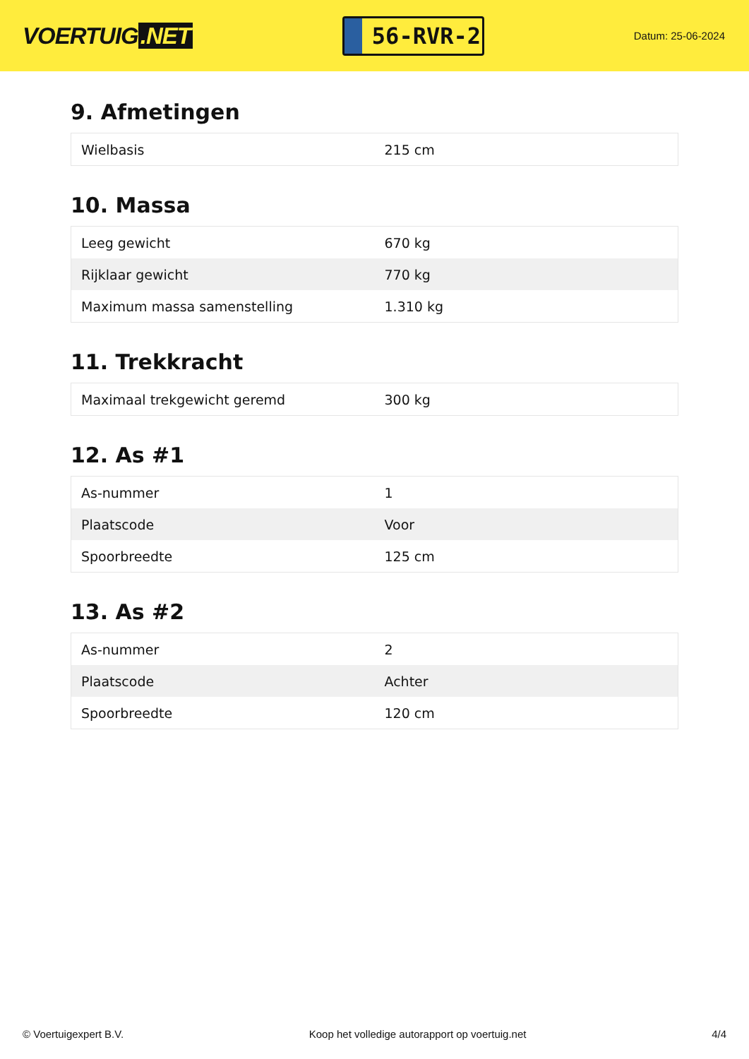VOERTUIG.NET
56-RVR-2
Datum: 25-06-2024
9. Afmetingen
| Wielbasis | 215 cm |
10. Massa
| Leeg gewicht | 670 kg |
| Rijklaar gewicht | 770 kg |
| Maximum massa samenstelling | 1.310 kg |
11. Trekkracht
| Maximaal trekgewicht geremd | 300 kg |
12. As #1
| As-nummer | 1 |
| Plaatscode | Voor |
| Spoorbreedte | 125 cm |
13. As #2
| As-nummer | 2 |
| Plaatscode | Achter |
| Spoorbreedte | 120 cm |
© Voertuigexpert B.V. Koop het volledige autorapport op voertuig.net 4/4